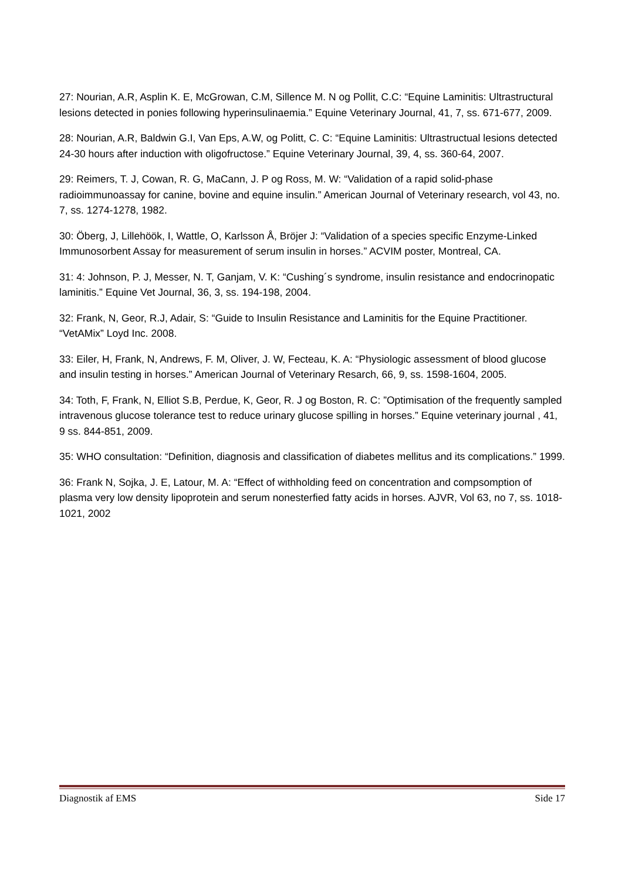27: Nourian, A.R, Asplin K. E, McGrowan, C.M, Sillence M. N og Pollit, C.C: “Equine Laminitis: Ultrastructural lesions detected in ponies following hyperinsulinaemia.” Equine Veterinary Journal, 41, 7, ss. 671-677, 2009.
28: Nourian, A.R, Baldwin G.I, Van Eps, A.W, og Politt, C. C: “Equine Laminitis: Ultrastructual lesions detected 24-30 hours after induction with oligofructose.” Equine Veterinary Journal, 39, 4, ss. 360-64, 2007.
29: Reimers, T. J, Cowan, R. G, MaCann, J. P og Ross, M. W: “Validation of a rapid solid-phase radioimmunoassay for canine, bovine and equine insulin.” American Journal of Veterinary research, vol 43, no. 7, ss. 1274-1278, 1982.
30: Öberg, J, Lillehöök, I, Wattle, O, Karlsson Å, Bröjer J: “Validation of a species specific Enzyme-Linked Immunosorbent Assay for measurement of serum insulin in horses.” ACVIM poster, Montreal, CA.
31: 4: Johnson, P. J, Messer, N. T, Ganjam, V. K: “Cushing´s syndrome, insulin resistance and endocrinopatic laminitis.” Equine Vet Journal, 36, 3, ss. 194-198, 2004.
32: Frank, N, Geor, R.J, Adair, S: “Guide to Insulin Resistance and Laminitis for the Equine Practitioner. “VetAMix” Loyd Inc. 2008.
33: Eiler, H, Frank, N, Andrews, F. M, Oliver, J. W, Fecteau, K. A: “Physiologic assessment of blood glucose and insulin testing in horses.” American Journal of Veterinary Resarch, 66, 9, ss. 1598-1604, 2005.
34: Toth, F, Frank, N, Elliot S.B, Perdue, K, Geor, R. J og Boston, R. C: ”Optimisation of the frequently sampled intravenous glucose tolerance test to reduce urinary glucose spilling in horses.” Equine veterinary journal , 41, 9 ss. 844-851, 2009.
35: WHO consultation: “Definition, diagnosis and classification of diabetes mellitus and its complications.” 1999.
36: Frank N, Sojka, J. E, Latour, M. A: “Effect of withholding feed on concentration and compsomption of plasma very low density lipoprotein and serum nonesterfied fatty acids in horses. AJVR, Vol 63, no 7, ss. 1018-1021, 2002
Diagnostik af EMS Side 17